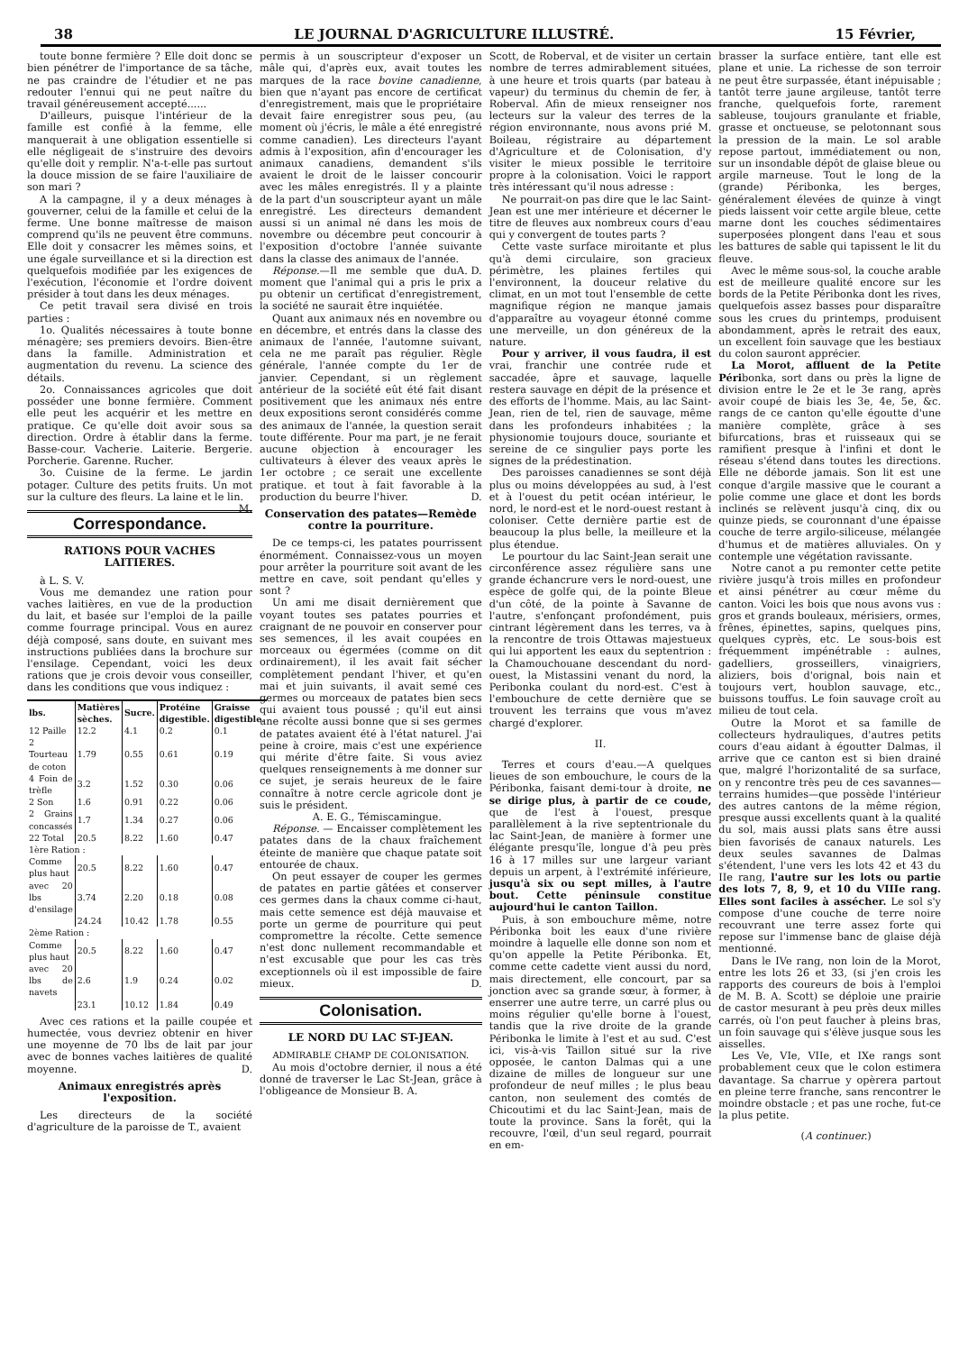38 LE JOURNAL D'AGRICULTURE ILLUSTRÉ. 15 Février,
toute bonne fermière ? Elle doit donc se bien pénétrer de l'importance de sa tâche, ne pas craindre de l'étudier et ne pas redouter l'ennui qui ne peut naître du travail généreusement accepté......
D'ailleurs, puisque l'intérieur de la famille est confié à la femme, elle manquerait à une obligation essentielle si elle négligeait de s'instruire des devoirs qu'elle doit y remplir. N'a-t-elle pas surtout la douce mission de se faire l'auxiliaire de son mari ?
A la campagne, il y a deux ménages à gouverner, celui de la famille et celui de la ferme. Une bonne maîtresse de maison comprend qu'ils ne peuvent être communs. Elle doit y consacrer les mêmes soins, et une égale surveillance et si la direction est quelquefois modifiée par les exigences de l'exécution, l'économie et l'ordre doivent présider à tout dans les deux ménages.
Ce petit travail sera divisé en trois parties :
1o. Qualités nécessaires à toute bonne ménagère; ses premiers devoirs. Bien-être dans la famille. Administration et augmentation du revenu. La science des détails.
2o. Connaissances agricoles que doit posséder une bonne fermière. Comment elle peut les acquérir et les mettre en pratique. Ce qu'elle doit avoir sous sa direction. Ordre à établir dans la ferme. Basse-cour. Vacherie. Laiterie. Bergerie. Porcherie. Garenne. Rucher.
3o. Cuisine de la ferme. Le jardin potager. Culture des petits fruits. Un mot sur la culture des fleurs. La laine et le lin. M.
Correspondance.
RATIONS POUR VACHES LAITIERES.
à L. S. V.
Vous me demandez une ration pour vaches laitières, en vue de la production du lait, et basée sur l'emploi de la paille comme fourrage principal. Vous en aurez déjà composé, sans doute, en suivant mes instructions publiées dans la brochure sur l'ensilage. Cependant, voici les deux rations que je crois devoir vous conseiller, dans les conditions que vous indiquez :
| lbs. | Matières sèches. | Sucre. | Protéine digestible. | Graisse digestible. |
| --- | --- | --- | --- | --- |
| 12 Paille | 12.2 | 4.1 | 0.2 | 0.1 |
| 2 Tourteau de coton | 1.79 | 0.55 | 0.61 | 0.19 |
| 4 Foin de trèfle | 3.2 | 1.52 | 0.30 | 0.06 |
| 2 Son | 1.6 | 0.91 | 0.22 | 0.06 |
| 2 Grains concassés | 1.7 | 1.34 | 0.27 | 0.06 |
| 22 Total | 20.5 | 8.22 | 1.60 | 0.47 |
| 1ère Ration : | | | | |
| Comme plus haut | 20.5 | 8.22 | 1.60 | 0.47 |
| avec 20 lbs d'ensilage | 3.74 | 2.20 | 0.18 | 0.08 |
| | 24.24 | 10.42 | 1.78 | 0.55 |
| 2ème Ration : | | | | |
| Comme plus haut | 20.5 | 8.22 | 1.60 | 0.47 |
| avec 20 lbs de navets | 2.6 | 1.9 | 0.24 | 0.02 |
| | 23.1 | 10.12 | 1.84 | 0.49 |
Avec ces rations et la paille coupée et humectée, vous devriez obtenir en hiver une moyenne de 70 lbs de lait par jour avec de bonnes vaches laitières de qualité moyenne. D.
Animaux enregistrés après l'exposition.
Les directeurs de la société d'agriculture de la paroisse de T., avaient
permis à un souscripteur d'exposer un mâle qui, d'après eux, avait toutes les marques de la race bovine canadienne, bien que n'ayant pas encore de certificat d'enregistrement, mais que le propriétaire devait faire enregistrer sous peu, (au moment où j'écris, le mâle a été enregistré comme canadien). Les directeurs l'ayant admis à l'exposition, afin d'encourager les animaux canadiens, demandent s'ils avaient le droit de le laisser concourir avec les mâles enregistrés. Il y a plainte de la part d'un souscripteur ayant un mâle enregistré. Les directeurs demandent aussi si un animal né dans les mois de novembre ou décembre peut concourir à l'exposition d'octobre l'année suivante dans la classe des animaux de l'année. A. D.
Réponse.—Il me semble que du moment que l'animal qui a pris le prix a pu obtenir un certificat d'enregistrement, la société ne saurait être inquiétée.
Quant aux animaux nés en novembre ou en décembre, et entrés dans la classe des animaux de l'année, l'automne suivant, cela ne me paraît pas régulier. Règle générale, l'année compte du 1er de janvier. Cependant, si un règlement antérieur de la société eût été fait disant positivement que les animaux nés entre deux expositions seront considérés comme des animaux de l'année, la question serait toute différente. Pour ma part, je ne ferait aucune objection à encourager les cultivateurs à élever des veaux après le 1er octobre ; ce serait une excellente pratique. et tout à fait favorable à la production du beurre l'hiver. D.
Conservation des patates—Remède contre la pourriture.
De ce temps-ci, les patates pourrissent énormément. Connaissez-vous un moyen pour arrêter la pourriture soit avant de les mettre en cave, soit pendant qu'elles y sont ?
Un ami me disait dernièrement que voyant toutes ses patates pourries et craignant de ne pouvoir en conserver pour ses semences, il les avait coupées en morceaux ou égermées (comme on dit ordinairement), il les avait fait sécher complètement pendant l'hiver, et qu'en mai et juin suivants, il avait semé ces germes ou morceaux de patates bien secs qui avaient tous poussé ; qu'il eut ainsi une récolte aussi bonne que si ses germes de patates avaient été à l'état naturel. J'ai peine à croire, mais c'est une expérience qui mérite d'être faite. Si vous aviez quelques renseignements à me donner sur ce sujet, je serais heureux de le faire connaître à notre cercle agricole dont je suis le président.
A. E. G., Témiscamingue.
Réponse. — Encaisser complètement les patates dans de la chaux fraîchement éteinte de manière que chaque patate soit entourée de chaux.
On peut essayer de couper les germes de patates en partie gâtées et conserver ces germes dans la chaux comme ci-haut, mais cette semence est déjà mauvaise et porte un germe de pourriture qui peut compromettre la récolte. Cette semence n'est donc nullement recommandable et n'est excusable que pour les cas très exceptionnels où il est impossible de faire mieux. D.
Colonisation.
LE NORD DU LAC ST-JEAN.
ADMIRABLE CHAMP DE COLONISATION.
Au mois d'octobre dernier, il nous a été donné de traverser le Lac St-Jean, grâce à l'obligeance de Monsieur B. A.
Scott, de Roberval, et de visiter un certain nombre de terres admirablement situées, à une heure et trois quarts (par bateau à vapeur) du terminus du chemin de fer, à Roberval. Afin de mieux renseigner nos lecteurs sur la valeur des terres de la région environnante, nous avons prié M. Boileau, régistraire au département d'Agriculture et de Colonisation, d'y visiter le mieux possible le territoire propre à la colonisation. Voici le rapport très intéressant qu'il nous adresse :
Ne pourrait-on pas dire que le lac Saint-Jean est une mer intérieure et décerner le titre de fleuves aux nombreux cours d'eau qui y convergent de toutes parts ?
Cette vaste surface miroitante et plus qu'à demi circulaire, son gracieux périmètre, les plaines fertiles qui l'environnent, la douceur relative du climat, en un mot tout l'ensemble de cette magnifique région ne manque jamais d'apparaître au voyageur étonné comme une merveille, un don généreux de la nature.
Pour y arriver, il vous faudra, il est vrai, franchir une contrée rude et saccadée, âpre et sauvage, laquelle restera sauvage en dépit de la présence et des efforts de l'homme. Mais, au lac Saint-Jean, rien de tel, rien de sauvage, même dans les profondeurs inhabitées ; la physionomie toujours douce, souriante et sereine de ce singulier pays porte les signes de la prédestination.
Des paroisses canadiennes se sont déjà plus ou moins développées au sud, à l'est et à l'ouest du petit océan intérieur, le nord, le nord-est et le nord-ouest restant à coloniser. Cette dernière partie est de beaucoup la plus belle, la meilleure et la plus étendue.
Le pourtour du lac Saint-Jean serait une circonférence assez régulière sans une grande échancrure vers le nord-ouest, une espèce de golfe qui, de la pointe Bleue d'un côté, de la pointe à Savanne de l'autre, s'enfonçant profondément, puis cintrant légèrement dans les terres, va à la rencontre de trois Ottawas majestueux qui lui apportent les eaux du septentrion : la Chamouchouane descendant du nord-ouest, la Mistassini venant du nord, la Peribonka coulant du nord-est. C'est à l'embouchure de cette dernière que se trouvent les terrains que vous m'avez chargé d'explorer.
II.
Terres et cours d'eau.—A quelques lieues de son embouchure, le cours de la Péribonka, faisant demi-tour à droite, ne se dirige plus, à partir de ce coude, que de l'est à l'ouest, presque parallèlement à la rive septentrionale du lac Saint-Jean, de manière à former une élégante presqu'île, longue d'à peu près 16 à 17 milles sur une largeur variant depuis un arpent, à l'extrémité inférieure, jusqu'à six ou sept milles, à l'autre bout. Cette péninsule constitue aujourd'hui le canton Taillon.
Puis, à son embouchure même, notre Péribonka boit les eaux d'une rivière moindre à laquelle elle donne son nom et qu'on appelle la Petite Péribonka. Et, comme cette cadette vient aussi du nord, mais directement, elle concourt, par sa jonction avec sa grande sœur, à former, à enserrer une autre terre, un carré plus ou moins régulier qu'elle borne à l'ouest, tandis que la rive droite de la grande Péribonka le limite à l'est et au sud. C'est ici, vis-à-vis Taillon situé sur la rive opposée, le canton Dalmas qui a une dizaine de milles de longueur sur une profondeur de neuf milles ; le plus beau canton, non seulement des comtés de Chicoutimi et du lac Saint-Jean, mais de toute la province. Sans la forêt, qui la recouvre, l'œil, d'un seul regard, pourrait en em-
brasser la surface entière, tant elle est plane et unie. La richesse de son terroir ne peut être surpassée, étant inépuisable ; tantôt terre jaune argileuse, tantôt terre franche, quelquefois forte, rarement sableuse, toujours granulante et friable, grasse et onctueuse, se pelotonnant sous la pression de la main. Le sol arable repose partout, immédiatement ou non, sur un insondable dépôt de glaise bleue ou argile marneuse. Tout le long de la (grande) Péribonka, les berges, généralement élevées de quinze à vingt pieds laissent voir cette argile bleue, cette marne dont les couches sédimentaires superposées plongent dans l'eau et sous les battures de sable qui tapissent le lit du fleuve.
Avec le même sous-sol, la couche arable est de meilleure qualité encore sur les bords de la Petite Péribonka dont les rives, quelquefois assez basses pour disparaître sous les crues du printemps, produisent abondamment, après le retrait des eaux, un excellent foin sauvage que les bestiaux du colon sauront apprécier.
La Morot, affluent de la Petite Péribonka, sort dans ou près la ligne de division entre le 2e et le 3e rang, après avoir coupé de biais les 3e, 4e, 5e, &c. rangs de ce canton qu'elle égoutte d'une manière complète, grâce à ses bifurcations, bras et ruisseaux qui se ramifient presque à l'infini et dont le réseau s'étend dans toutes les directions. Elle ne déborde jamais. Son lit est une conque d'argile massive que le courant a polie comme une glace et dont les bords inclinés se relèvent jusqu'à cinq, dix ou quinze pieds, se couronnant d'une épaisse couche de terre argilo-siliceuse, mélangée d'humus et de matières alluviales. On y contemple une végétation ravissante.
Notre canot a pu remonter cette petite rivière jusqu'à trois milles en profondeur et ainsi pénétrer au cœur même du canton. Voici les bois que nous avons vus : gros et grands bouleaux, mérisiers, ormes, frênes, épinettes, sapins, quelques pins, quelques cyprès, etc. Le sous-bois est fréquemment impénétrable : aulnes, gadelliers, grosseillers, vinaigriers, aliziers, bois d'orignal, bois nain et toujours vert, houblon sauvage, etc., buissons touffus. Le foin sauvage croît au milieu de tout cela.
Outre la Morot et sa famille de collecteurs hydrauliques, d'autres petits cours d'eau aidant à égoutter Dalmas, il arrive que ce canton est si bien drainé que, malgré l'horizontalité de sa surface, on y rencontre très peu de ces savannes—terrains humides—que possède l'intérieur des autres cantons de la même région, presque aussi excellents quant à la qualité du sol, mais aussi plats sans être aussi bien favorisés de canaux naturels. Les deux seules savannes de Dalmas s'étendent, l'une vers les lots 42 et 43 du IIe rang, l'autre sur les lots ou partie des lots 7, 8, 9, et 10 du VIIIe rang. Elles sont faciles à assécher. Le sol s'y compose d'une couche de terre noire recouvrant une terre assez forte qui repose sur l'immense banc de glaise déjà mentionné.
Dans le IVe rang, non loin de la Morot, entre les lots 26 et 33, (si j'en crois les rapports des coureurs de bois à l'emploi de M. B. A. Scott) se déploie une prairie de castor mesurant à peu près deux milles carrés, où l'on peut faucher à pleins bras, un foin sauvage qui s'élève jusque sous les aisselles.
Les Ve, VIe, VIIe, et IXe rangs sont probablement ceux que le colon estimera davantage. Sa charrue y opèrera partout en pleine terre franche, sans rencontrer le moindre obstacle ; et pas une roche, fut-ce la plus petite.
(A continuer.)